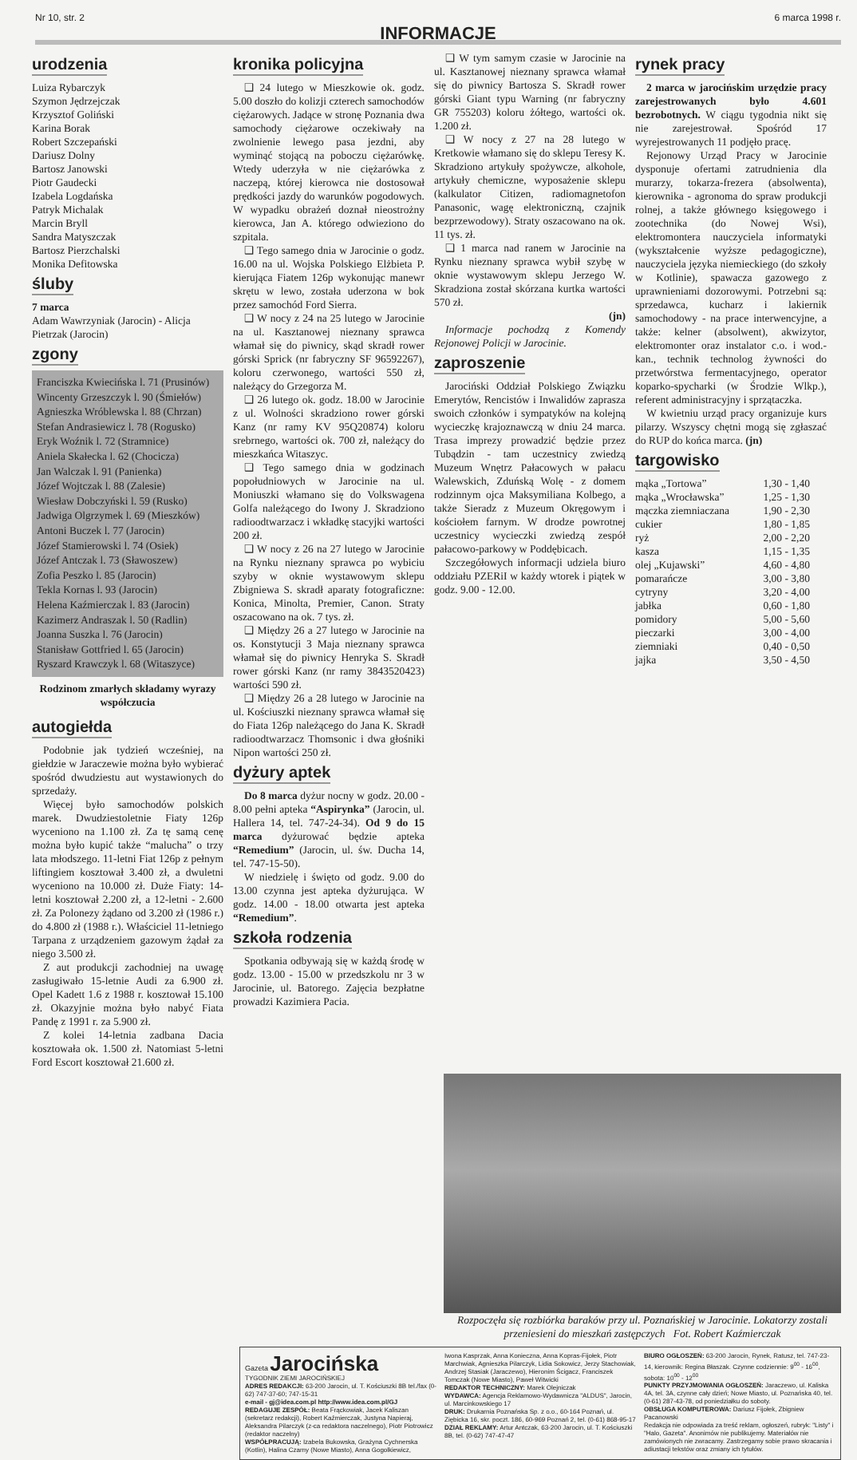Nr 10, str. 2 6 marca 1998 r.
INFORMACJE
urodzenia
Luiza Rybarczyk
Szymon Jędrzejczak
Krzysztof Goliński
Karina Borak
Robert Szczepański
Dariusz Dolny
Bartosz Janowski
Piotr Gaudecki
Izabela Logdańska
Patryk Michalak
Marcin Bryll
Sandra Matyszczak
Bartosz Pierzchalski
Monika Defitowska
śluby
7 marca
Adam Wawrzyniak (Jarocin) - Alicja Pietrzak (Jarocin)
zgony
Franciszka Kwiecińska l. 71 (Prusinów)
Wincenty Grzeszczyk l. 90 (Śmiełów)
Agnieszka Wróblewska l. 88 (Chrzan)
Stefan Andrasiewicz l. 78 (Rogusko)
Eryk Woźnik l. 72 (Stramnice)
Aniela Skałecka l. 62 (Chocicza)
Jan Walczak l. 91 (Panienka)
Józef Wojtczak l. 88 (Zalesie)
Wiesław Dobczyński l. 59 (Rusko)
Jadwiga Olgrzymek l. 69 (Mieszków)
Antoni Buczek l. 77 (Jarocin)
Józef Stamierowski l. 74 (Osiek)
Józef Antczak l. 73 (Sławoszew)
Zofia Peszko l. 85 (Jarocin)
Tekla Kornas l. 93 (Jarocin)
Helena Kaźmierczak l. 83 (Jarocin)
Kazimerz Andraszak l. 50 (Radlin)
Joanna Suszka l. 76 (Jarocin)
Stanisław Gottfried l. 65 (Jarocin)
Ryszard Krawczyk l. 68 (Witaszyce)
Rodzinom zmarłych składamy wyrazy współczucia
autogiełda
Podobnie jak tydzień wcześniej, na giełdzie w Jaraczewie można było wybierać spośród dwudziestu aut wystawionych do sprzedaży.
Więcej było samochodów polskich marek. Dwudziestoletnie Fiaty 126p wyceniono na 1.100 zł. Za tę samą cenę można było kupić także “malucha” o trzy lata młodszego. 11-letni Fiat 126p z pełnym liftingiem kosztował 3.400 zł, a dwuletni wyceniono na 10.000 zł. Duże Fiaty: 14-letni kosztował 2.200 zł, a 12-letni - 2.600 zł. Za Polonezy żądano od 3.200 zł (1986 r.) do 4.800 zł (1988 r.). Właściciel 11-letniego Tarpana z urządzeniem gazowym żądał za niego 3.500 zł.
Z aut produkcji zachodniej na uwagę zasługiwało 15-letnie Audi za 6.900 zł. Opel Kadett 1.6 z 1988 r. kosztował 15.100 zł. Okazyjnie można było nabyć Fiata Pandę z 1991 r. za 5.900 zł.
Z kolei 14-letnia zadbana Dacia kosztowała ok. 1.500 zł. Natomiast 5-letni Ford Escort kosztował 21.600 zł.
kronika policyjna
❑ 24 lutego w Mieszkowie ok. godz. 5.00 doszło do kolizji czterech samochodów ciężarowych. Jadące w stronę Poznania dwa samochody ciężarowe oczekiwały na zwolnienie lewego pasa jezdni, aby wyminąć stojącą na poboczu ciężarówkę. Wtedy uderzyła w nie ciężarówka z naczepą, której kierowca nie dostosował prędkości jazdy do warunków pogodowych. W wypadku obrażeń doznał nieostrożny kierowca, Jan A. którego odwieziono do szpitala.
❑ Tego samego dnia w Jarocinie o godz. 16.00 na ul. Wojska Polskiego Elżbieta P. kierująca Fiatem 126p wykonując manewr skrętu w lewo, została uderzona w bok przez samochód Ford Sierra.
❑ W nocy z 24 na 25 lutego w Jarocinie na ul. Kasztanowej nieznany sprawca włamał się do piwnicy, skąd skradł rower górski Sprick (nr fabryczny SF 96592267), koloru czerwonego, wartości 550 zł, należący do Grzegorza M.
❑ 26 lutego ok. godz. 18.00 w Jarocinie z ul. Wolności skradziono rower górski Kanz (nr ramy KV 95Q20874) koloru srebrnego, wartości ok. 700 zł, należący do mieszkańca Witaszyc.
❑ Tego samego dnia w godzinach popołudniowych w Jarocinie na ul. Moniuszki włamano się do Volkswagena Golfa należącego do Iwony J. Skradziono radioodtwarzacz i wkładkę stacyjki wartości 200 zł.
❑ W nocy z 26 na 27 lutego w Jarocinie na Rynku nieznany sprawca po wybiciu szyby w oknie wystawowym sklepu Zbigniewa S. skradł aparaty fotograficzne: Konica, Minolta, Premier, Canon. Straty oszacowano na ok. 7 tys. zł.
❑ Między 26 a 27 lutego w Jarocinie na os. Konstytucji 3 Maja nieznany sprawca włamał się do piwnicy Henryka S. Skradł rower górski Kanz (nr ramy 3843520423) wartości 590 zł.
❑ Między 26 a 28 lutego w Jarocinie na ul. Kościuszki nieznany sprawca włamał się do Fiata 126p należącego do Jana K. Skradł radioodtwarzacz Thomsonic i dwa głośniki Nipon wartości 250 zł.
dyżury aptek
Do 8 marca dyżur nocny w godz. 20.00 - 8.00 pełni apteka “Aspirynka” (Jarocin, ul. Hallera 14, tel. 747-24-34). Od 9 do 15 marca dyżurować będzie apteka “Remedium” (Jarocin, ul. św. Ducha 14, tel. 747-15-50).
W niedzielę i święto od godz. 9.00 do 13.00 czynna jest apteka dyżurująca. W godz. 14.00 - 18.00 otwarta jest apteka “Remedium”.
szkoła rodzenia
Spotkania odbywają się w każdą środę w godz. 13.00 - 15.00 w przedszkolu nr 3 w Jarocinie, ul. Batorego. Zajęcia bezpłatne prowadzi Kazimiera Pacia.
❑ W tym samym czasie w Jarocinie na ul. Kasztanowej nieznany sprawca włamał się do piwnicy Bartosza S. Skradł rower górski Giant typu Warning (nr fabryczny GR 755203) koloru żółtego, wartości ok. 1.200 zł.
❑ W nocy z 27 na 28 lutego w Kretkowie włamano się do sklepu Teresy K. Skradziono artykuły spożywcze, alkohole, artykuły chemiczne, wyposażenie sklepu (kalkulator Citizen, radiomagnetofon Panasonic, wagę elektroniczną, czajnik bezprzewodowy). Straty oszacowano na ok. 11 tys. zł.
❑ 1 marca nad ranem w Jarocinie na Rynku nieznany sprawca wybił szybę w oknie wystawowym sklepu Jerzego W. Skradziona został skórzana kurtka wartości 570 zł.
(jn)
Informacje pochodzą z Komendy Rejonowej Policji w Jarocinie.
zaproszenie
Jarociński Oddział Polskiego Związku Emerytów, Rencistów i Inwalidów zaprasza swoich członków i sympatyków na kolejną wycieczkę krajoznawczą w dniu 24 marca. Trasa imprezy prowadzić będzie przez Tubądzin - tam uczestnicy zwiedzą Muzeum Wnętrz Pałacowych w pałacu Walewskich, Zduńską Wolę - z domem rodzinnym ojca Maksymiliana Kolbego, a także Sieradz z Muzeum Okręgowym i kościołem farnym. W drodze powrotnej uczestnicy wycieczki zwiedzą zespół pałacowo-parkowy w Poddębicach.
Szczegółowych informacji udziela biuro oddziału PZERiI w każdy wtorek i piątek w godz. 9.00 - 12.00.
rynek pracy
2 marca w jarocińskim urzędzie pracy zarejestrowanych było 4.601 bezrobotnych. W ciągu tygodnia nikt się nie zarejestrował. Spośród 17 wyrejestrowanych 11 podjęło pracę.
Rejonowy Urząd Pracy w Jarocinie dysponuje ofertami zatrudnienia dla murarzy, tokarza-frezera (absolwenta), kierownika - agronoma do spraw produkcji rolnej, a także głównego księgowego i zootechnika (do Nowej Wsi), elektromontera nauczyciela informatyki (wykształcenie wyższe pedagogiczne), nauczyciela języka niemieckiego (do szkoły w Kotlinie), spawacza gazowego z uprawnieniami dozorowymi. Potrzebni są: sprzedawca, kucharz i lakiernik samochodowy - na prace interwencyjne, a także: kelner (absolwent), akwizytor, elektromonter oraz instalator c.o. i wod.-kan., technik technolog żywności do przetwórstwa fermentacyjnego, operator koparko-spycharki (w Środzie Wlkp.), referent administracyjny i sprzątaczka.
W kwietniu urząd pracy organizuje kurs pilarzy. Wszyscy chętni mogą się zgłaszać do RUP do końca marca. (jn)
targowisko
| mąka „Tortowa” | 1,30 - 1,40 |
| mąka „Wrocławska” | 1,25 - 1,30 |
| mączka ziemniaczana | 1,90 - 2,30 |
| cukier | 1,80 - 1,85 |
| ryż | 2,00 - 2,20 |
| kasza | 1,15 - 1,35 |
| olej „Kujawski” | 4,60 - 4,80 |
| pomarańcze | 3,00 - 3,80 |
| cytryny | 3,20 - 4,00 |
| jabłka | 0,60 - 1,80 |
| pomidory | 5,00 - 5,60 |
| pieczarki | 3,00 - 4,00 |
| ziemniaki | 0,40 - 0,50 |
| jajka | 3,50 - 4,50 |
Rozpoczęła się rozbiórka baraków przy ul. Poznańskiej w Jarocinie. Lokatorzy zostali przeniesieni do mieszkań zastępczych Fot. Robert Kaźmierczak
Gazeta Jarocińska
TYGODNIK ZIEMI JAROCIŃSKIEJ
ADRES REDAKCJI: 63-200 Jarocin, ul. T. Kościuszki 8B tel./fax (0-62) 747-37-60; 747-15-31
e-mail - gj@idea.com.pl http://www.idea.com.pl/GJ
REDAGUJE ZESPÓŁ: Beata Frąckowiak, Jacek Kaliszan (sekretarz redakcji), Robert Kaźmierczak, Justyna Napieraj, Aleksandra Pilarczyk (z-ca redaktora naczelnego), Piotr Piotrowicz (redaktor naczelny)
WSPÓŁPRACUJĄ: Izabela Bukowska, Grażyna Cychnerska (Kotlin), Halina Czarny (Nowe Miasto), Anna Gogolkiewicz,
Iwona Kasprzak, Anna Konieczna, Anna Kopras-Fijołek, Piotr Marchwiak, Agnieszka Pilarczyk, Lidia Sokowicz, Jerzy Stachowiak, Andrzej Stasiak (Jaraczewo), Hieronim Ścigacz, Franciszek Tomczak (Nowe Miasto), Paweł Witwicki
REDAKTOR TECHNICZNY: Marek Olejniczak
WYDAWCA: Agencja Reklamowo-Wydawnicza "ALDUS", Jarocin, ul. Marcinkowskiego 17
DRUK: Drukarnia Poznańska Sp. z o.o., 60-164 Poznań, ul. Ziębicka 16, skr. poczt. 186, 60-969 Poznań 2, tel. (0-61) 868-95-17
DZIAŁ REKLAMY: Artur Antczak, 63-200 Jarocin, ul. T. Kościuszki 8B, tel. (0-62) 747-47-47
BIURO OGŁOSZEŃ: 63-200 Jarocin, Rynek, Ratusz, tel. 747-23-14, kierownik: Regina Błaszak. Czynne codziennie: 9<sup>00</sup> - 16<sup>00</sup>, sobota: 10<sup>00</sup> - 12<sup>00</sup>
PUNKTY PRZYJMOWANIA OGŁOSZEŃ: Jaraczewo, ul. Kaliska 4A, tel. 3A, czynne cały dzień; Nowe Miasto, ul. Poznańska 40, tel. (0-61) 287-43-78, od poniedziałku do soboty.
OBSŁUGA KOMPUTEROWA: Dariusz Fijołek, Zbigniew Pacanowski
Redakcja nie odpowiada za treść reklam, ogłoszeń, rubryk: "Listy" i "Halo, Gazeta". Anonimów nie publikujemy. Materiałów nie zamówionych nie zwracamy. Zastrzegamy sobie prawo skracania i adiustacji tekstów oraz zmiany ich tytułów.